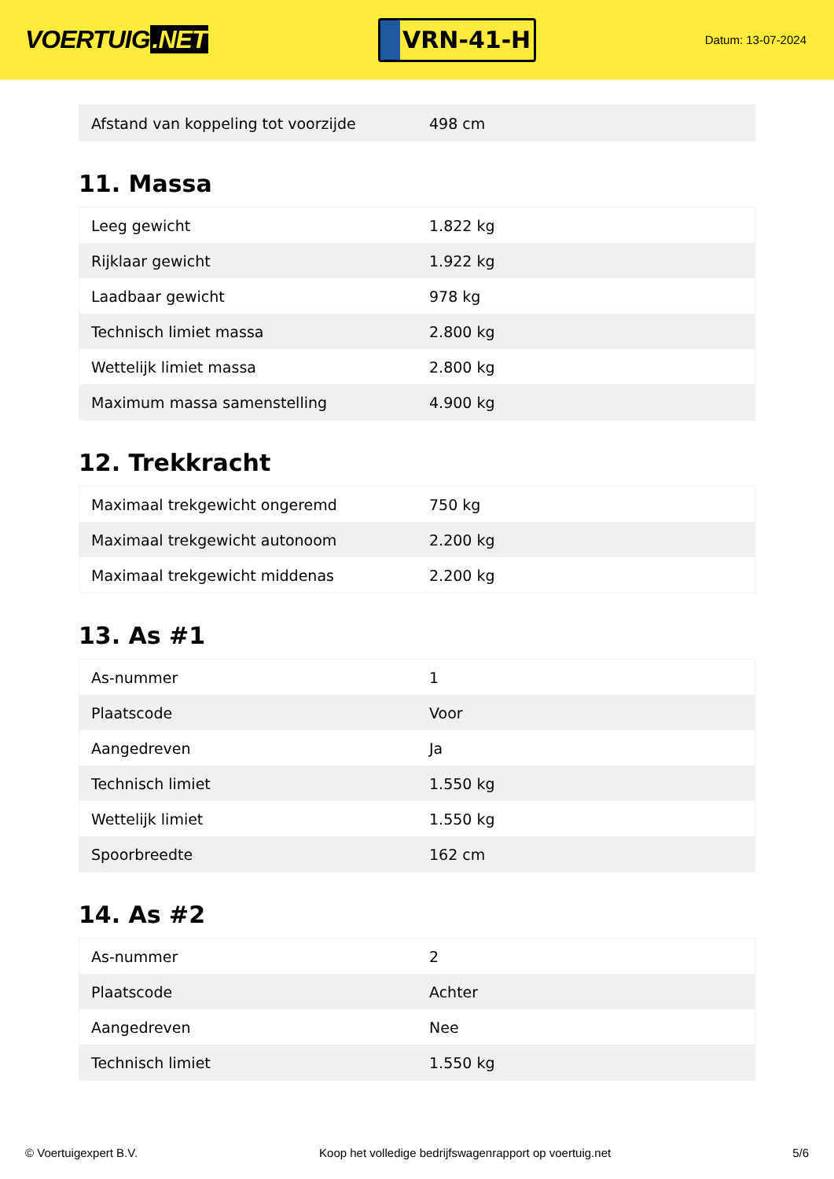VOERTUIG.NET
VRN-41-H
Datum: 13-07-2024
| Afstand van koppeling tot voorzijde | 498 cm |
11. Massa
| Leeg gewicht | 1.822 kg |
| Rijklaar gewicht | 1.922 kg |
| Laadbaar gewicht | 978 kg |
| Technisch limiet massa | 2.800 kg |
| Wettelijk limiet massa | 2.800 kg |
| Maximum massa samenstelling | 4.900 kg |
12. Trekkracht
| Maximaal trekgewicht ongeremd | 750 kg |
| Maximaal trekgewicht autonoom | 2.200 kg |
| Maximaal trekgewicht middenas | 2.200 kg |
13. As #1
| As-nummer | 1 |
| Plaatscode | Voor |
| Aangedreven | Ja |
| Technisch limiet | 1.550 kg |
| Wettelijk limiet | 1.550 kg |
| Spoorbreedte | 162 cm |
14. As #2
| As-nummer | 2 |
| Plaatscode | Achter |
| Aangedreven | Nee |
| Technisch limiet | 1.550 kg |
© Voertuigexpert B.V. Koop het volledige bedrijfswagenrapport op voertuig.net 5/6